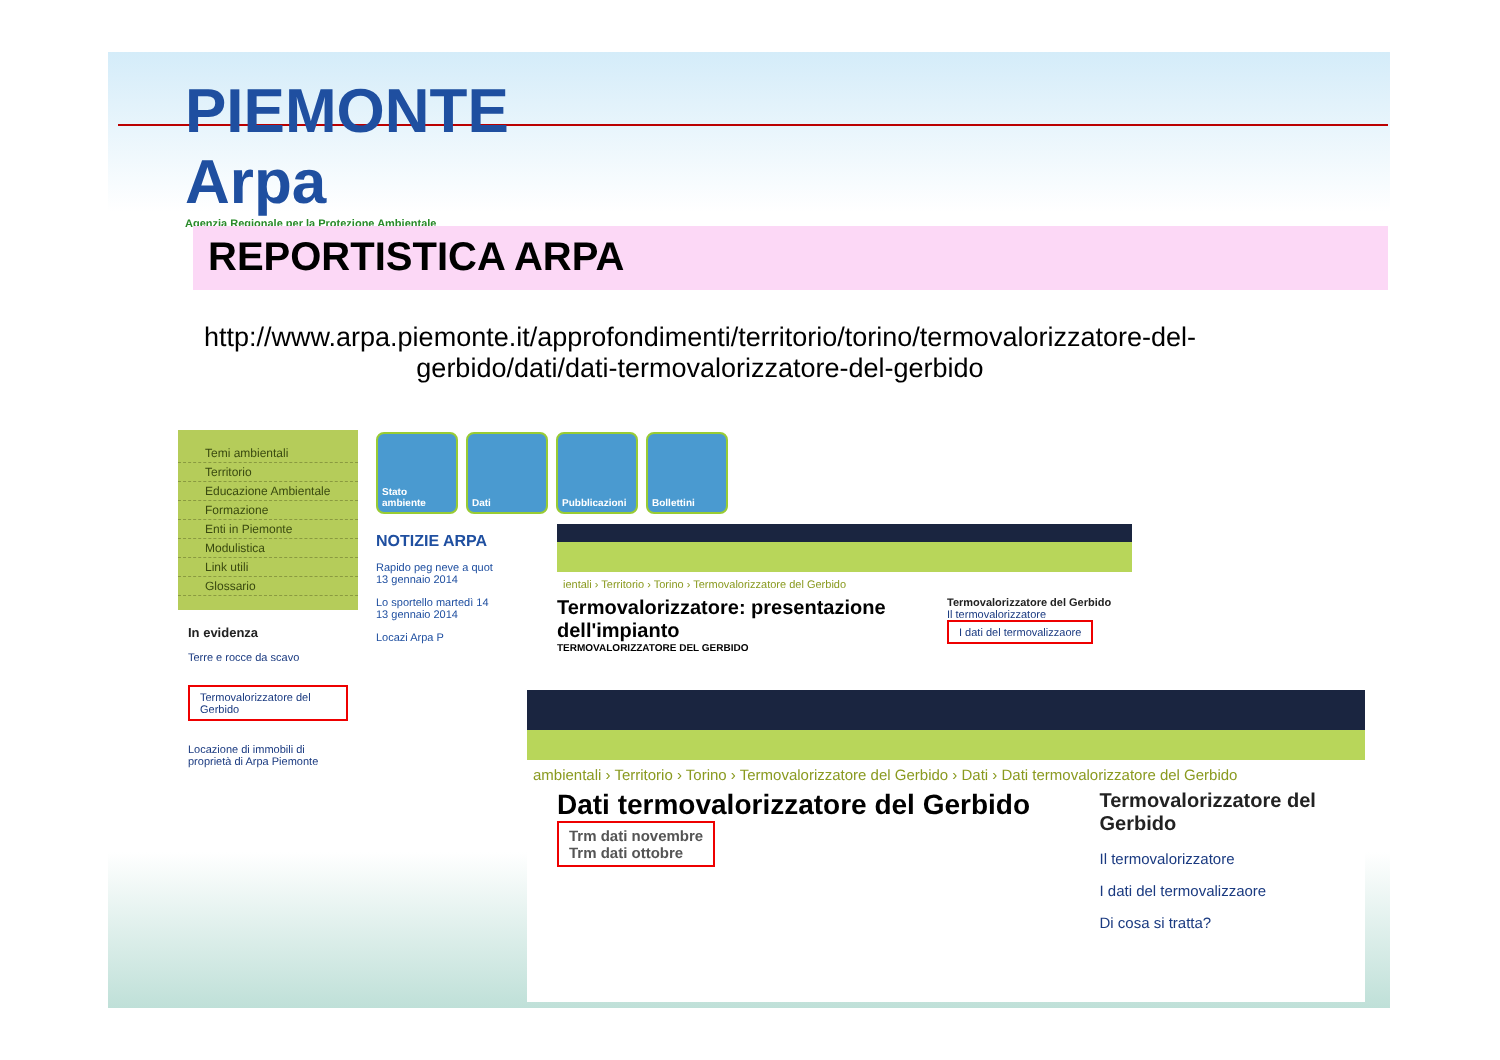PIEMONTE
Arpa
Agenzia Regionale per la Protezione Ambientale
REPORTISTICA ARPA
http://www.arpa.piemonte.it/approfondimenti/territorio/torino/termovalorizzatore-del-gerbido/dati/dati-termovalorizzatore-del-gerbido
Temi ambientali
Territorio
Educazione Ambientale
Formazione
Enti in Piemonte
Modulistica
Link utili
Glossario
In evidenza
Terre e rocce da scavo
Termovalorizzatore del Gerbido
Locazione di immobili di proprietà di Arpa Piemonte
Stato ambiente
Dati Pubblicazioni Bollettini
NOTIZIE ARPA
Rapido peg neve a quot
13 gennaio 2014
Lo sportello martedì 14
13 gennaio 2014
Locazi Arpa P
ientali › Territorio › Torino › Termovalorizzatore del Gerbido
Termovalorizzatore: presentazione dell'impianto
TERMOVALORIZZATORE DEL GERBIDO
Termovalorizzatore del Gerbido
Il termovalorizzatore
I dati del termovalizzaore
ambientali › Territorio › Torino › Termovalorizzatore del Gerbido › Dati › Dati termovalorizzatore del Gerbido
Dati termovalorizzatore del Gerbido
Trm dati novembre
Trm dati ottobre
Termovalorizzatore del Gerbido
Il termovalorizzatore
I dati del termovalizzaore
Di cosa si tratta?